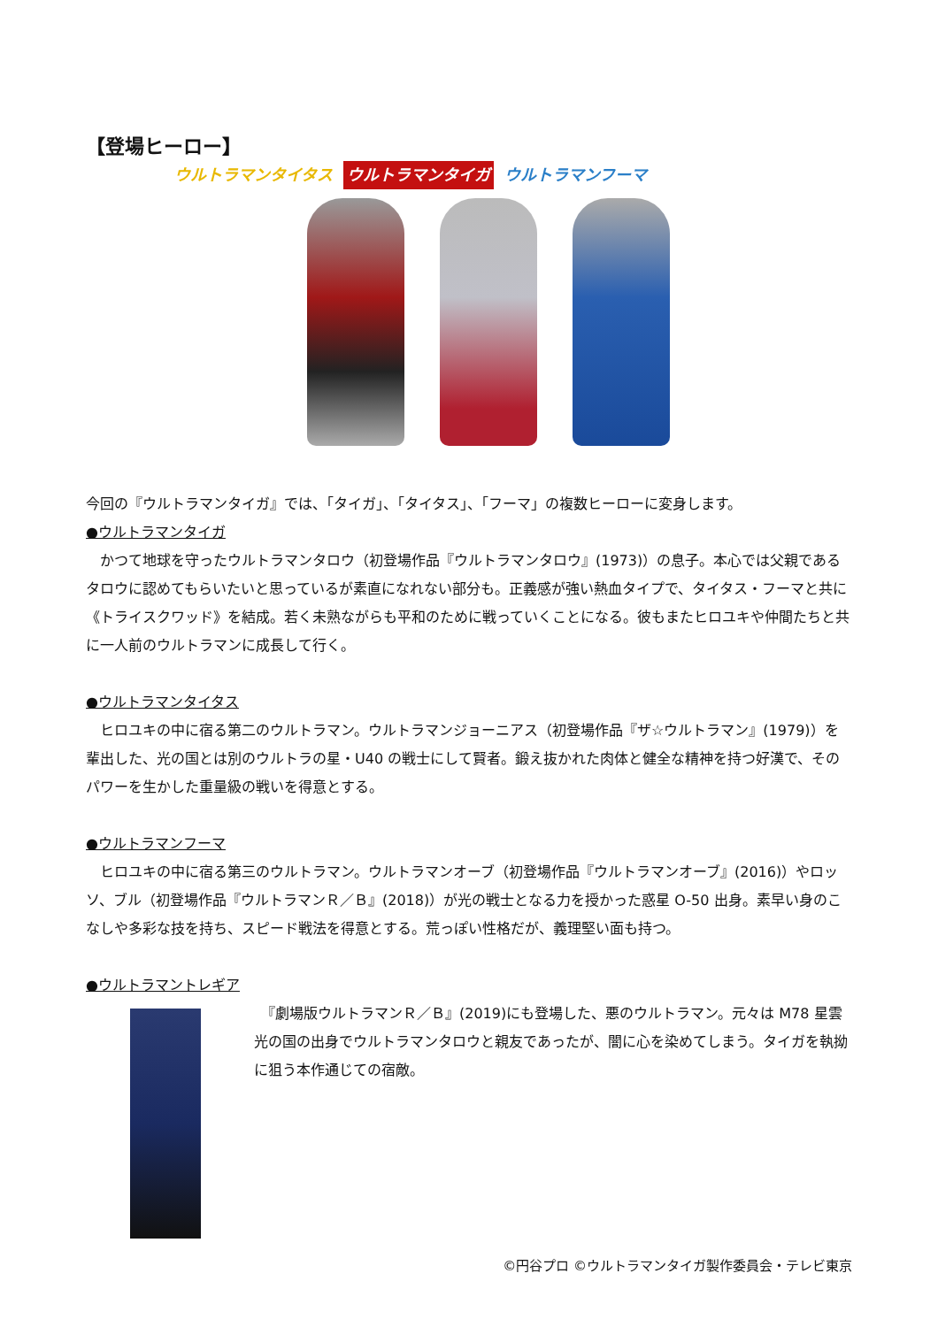【登場ヒーロー】
ウルトラマンタイタス ウルトラマンタイガ ウルトラマンフーマ
今回の『ウルトラマンタイガ』では、「タイガ」、「タイタス」、「フーマ」の複数ヒーローに変身します。
●ウルトラマンタイガ
　かつて地球を守ったウルトラマンタロウ（初登場作品『ウルトラマンタロウ』(1973)）の息子。本心では父親であるタロウに認めてもらいたいと思っているが素直になれない部分も。正義感が強い熱血タイプで、タイタス・フーマと共に《トライスクワッド》を結成。若く未熟ながらも平和のために戦っていくことになる。彼もまたヒロユキや仲間たちと共に一人前のウルトラマンに成長して行く。
●ウルトラマンタイタス
　ヒロユキの中に宿る第二のウルトラマン。ウルトラマンジョーニアス（初登場作品『ザ☆ウルトラマン』(1979)）を輩出した、光の国とは別のウルトラの星・U40 の戦士にして賢者。鍛え抜かれた肉体と健全な精神を持つ好漢で、そのパワーを生かした重量級の戦いを得意とする。
●ウルトラマンフーマ
　ヒロユキの中に宿る第三のウルトラマン。ウルトラマンオーブ（初登場作品『ウルトラマンオーブ』(2016)）やロッソ、ブル（初登場作品『ウルトラマンＲ／Ｂ』(2018)）が光の戦士となる力を授かった惑星 O-50 出身。素早い身のこなしや多彩な技を持ち、スピード戦法を得意とする。荒っぽい性格だが、義理堅い面も持つ。
●ウルトラマントレギア
　『劇場版ウルトラマンＲ／Ｂ』(2019)にも登場した、悪のウルトラマン。元々は M78 星雲光の国の出身でウルトラマンタロウと親友であったが、闇に心を染めてしまう。タイガを執拗に狙う本作通じての宿敵。
©円谷プロ ©ウルトラマンタイガ製作委員会・テレビ東京